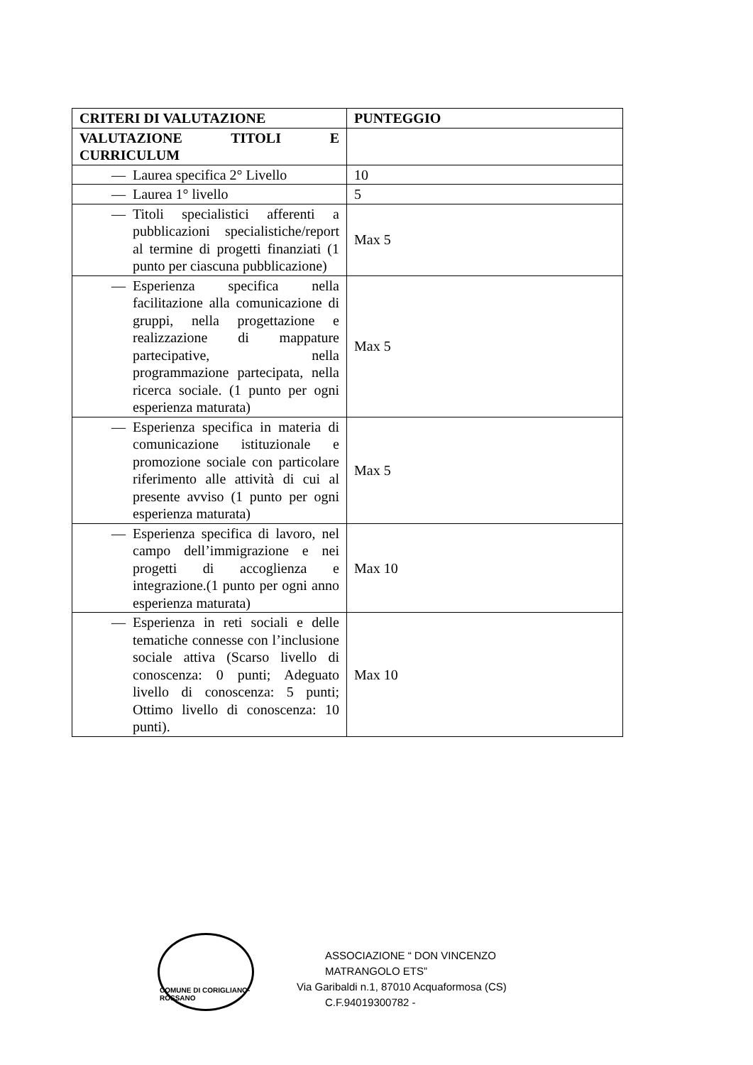| CRITERI DI VALUTAZIONE | PUNTEGGIO |
| --- | --- |
| VALUTAZIONE TITOLI E CURRICULUM | |
| — Laurea specifica 2° Livello | 10 |
| — Laurea 1° livello | 5 |
| — Titoli specialistici afferenti a pubblicazioni specialistiche/report al termine di progetti finanziati (1 punto per ciascuna pubblicazione) | Max 5 |
| — Esperienza specifica nella facilitazione alla comunicazione di gruppi, nella progettazione e realizzazione di mappature partecipative, nella programmazione partecipata, nella ricerca sociale. (1 punto per ogni esperienza maturata) | Max 5 |
| — Esperienza specifica in materia di comunicazione istituzionale e promozione sociale con particolare riferimento alle attività di cui al presente avviso (1 punto per ogni esperienza maturata) | Max 5 |
| — Esperienza specifica di lavoro, nel campo dell’immigrazione e nei progetti di accoglienza e integrazione.(1 punto per ogni anno esperienza maturata) | Max 10 |
| — Esperienza in reti sociali e delle tematiche connesse con l’inclusione sociale attiva (Scarso livello di conoscenza: 0 punti; Adeguato livello di conoscenza: 5 punti; Ottimo livello di conoscenza: 10 punti). | Max 10 |
COMUNE DI CORIGLIANO-ROSSANO
ASSOCIAZIONE “ DON VINCENZO MATRANGOLO ETS”
Via Garibaldi n.1, 87010 Acquaformosa (CS)
C.F.94019300782 -